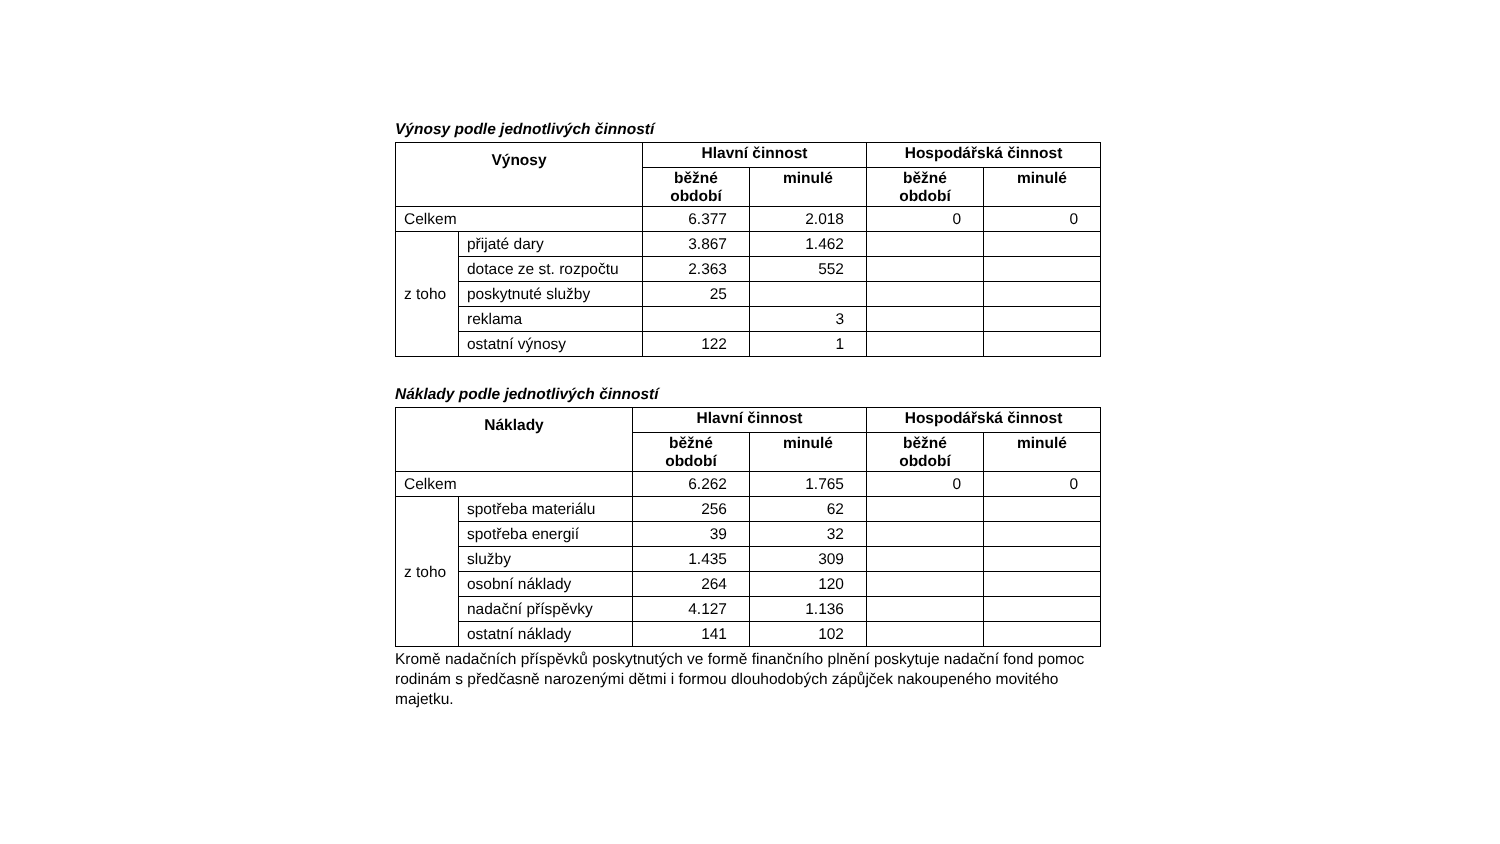Výnosy podle jednotlivých činností
| Výnosy | | Hlavní činnost | | Hospodářská činnost | |
| --- | --- | --- | --- | --- | --- |
| | | běžné období | minulé | běžné období | minulé |
| Celkem | | 6.377 | 2.018 | 0 | 0 |
| z toho | přijaté dary | 3.867 | 1.462 | | |
| | dotace ze st. rozpočtu | 2.363 | 552 | | |
| | poskytnuté služby | 25 | | | |
| | reklama | | 3 | | |
| | ostatní výnosy | 122 | 1 | | |
Náklady podle jednotlivých činností
| Náklady | | Hlavní činnost | | Hospodářská činnost | |
| --- | --- | --- | --- | --- | --- |
| | | běžné období | minulé | běžné období | minulé |
| Celkem | | 6.262 | 1.765 | 0 | 0 |
| z toho | spotřeba materiálu | 256 | 62 | | |
| | spotřeba energií | 39 | 32 | | |
| | služby | 1.435 | 309 | | |
| | osobní náklady | 264 | 120 | | |
| | nadační příspěvky | 4.127 | 1.136 | | |
| | ostatní náklady | 141 | 102 | | |
Kromě nadačních příspěvků poskytnutých ve formě finančního plnění poskytuje nadační fond pomoc rodinám s předčasně narozenými dětmi i formou dlouhodobých zápůjček nakoupeného movitého majetku.